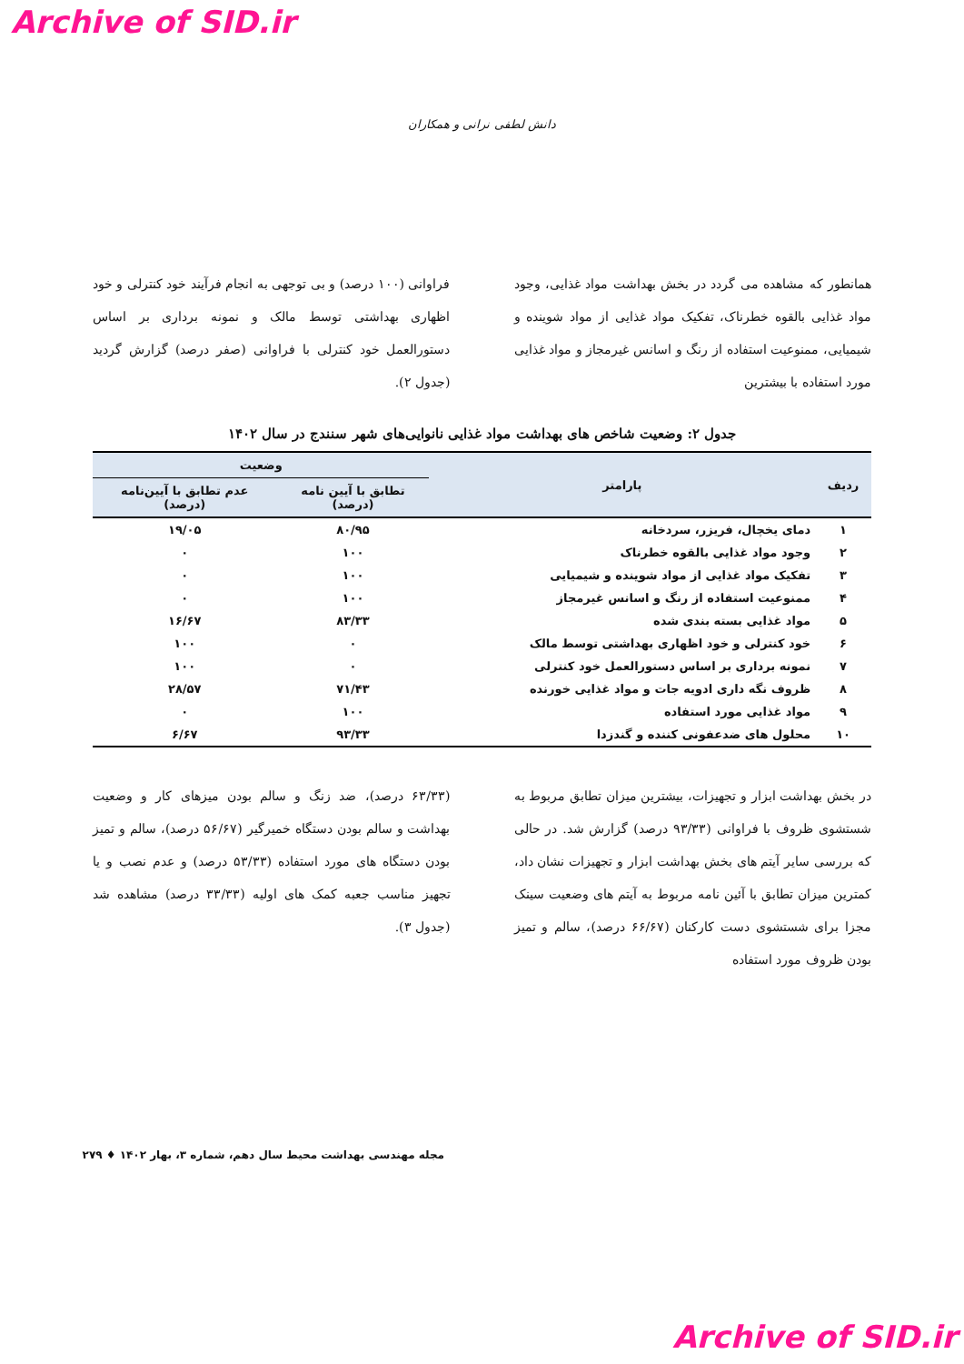Archive of SID.ir
دانش لطفی نرانی و همکاران
همانطور که مشاهده می گردد در بخش بهداشت مواد غذایی، وجود مواد غذایی بالقوه خطرناک، تفکیک مواد غذایی از مواد شوینده و شیمیایی، ممنوعیت استفاده از رنگ و اسانس غیرمجاز و مواد غذایی مورد استفاده با بیشترین
فراوانی (۱۰۰ درصد) و بی توجهی به انجام فرآیند خود کنترلی و خود اظهاری بهداشتی توسط مالک و نمونه برداری بر اساس دستورالعمل خود کنترلی با فراوانی (صفر درصد) گزارش گردید (جدول ۲).
جدول ۲: وضعیت شاخص های بهداشت مواد غذایی نانوایی‌های شهر سنندج در سال ۱۴۰۲
| ردیف | پارامتر | وضعیت | |
| --- | --- | --- | --- |
| | | تطابق با آیین نامه (درصد) | عدم تطابق با آیین‌نامه (درصد) |
| ۱ | دمای یخچال، فریزر، سردخانه | ۸۰/۹۵ | ۱۹/۰۵ |
| ۲ | وجود مواد غذایی بالقوه خطرناک | ۱۰۰ | ۰ |
| ۳ | تفکیک مواد غذایی از مواد شوینده و شیمیایی | ۱۰۰ | ۰ |
| ۴ | ممنوعیت استفاده از رنگ و اسانس غیرمجاز | ۱۰۰ | ۰ |
| ۵ | مواد غذایی بسته بندی شده | ۸۳/۳۳ | ۱۶/۶۷ |
| ۶ | خود کنترلی و خود اظهاری بهداشتی توسط مالک | ۰ | ۱۰۰ |
| ۷ | نمونه برداری بر اساس دستورالعمل خود کنترلی | ۰ | ۱۰۰ |
| ۸ | ظروف نگه داری ادویه جات و مواد غذایی خورنده | ۷۱/۴۳ | ۲۸/۵۷ |
| ۹ | مواد غذایی مورد استفاده | ۱۰۰ | ۰ |
| ۱۰ | محلول های ضدعفونی کننده و گندزدا | ۹۳/۳۳ | ۶/۶۷ |
در بخش بهداشت ابزار و تجهیزات، بیشترین میزان تطابق مربوط به شستشوی ظروف با فراوانی (۹۳/۳۳ درصد) گزارش شد. در حالی که بررسی سایر آیتم های بخش بهداشت ابزار و تجهیزات نشان داد، کمترین میزان تطابق با آئین نامه مربوط به آیتم های وضعیت سینک مجزا برای شستشوی دست کارکنان (۶۶/۶۷ درصد)، سالم و تمیز بودن ظروف مورد استفاده
(۶۳/۳۳ درصد)، ضد زنگ و سالم بودن میزهای کار و وضعیت بهداشت و سالم بودن دستگاه خمیرگیر (۵۶/۶۷ درصد)، سالم و تمیز بودن دستگاه های مورد استفاده (۵۳/۳۳ درصد) و عدم نصب و یا تجهیز مناسب جعبه کمک های اولیه (۳۳/۳۳ درصد) مشاهده شد (جدول ۳).
مجله مهندسی بهداشت محیط سال دهم، شماره ۳، بهار ۱۴۰۲ ♦ ۲۷۹
Archive of SID.ir